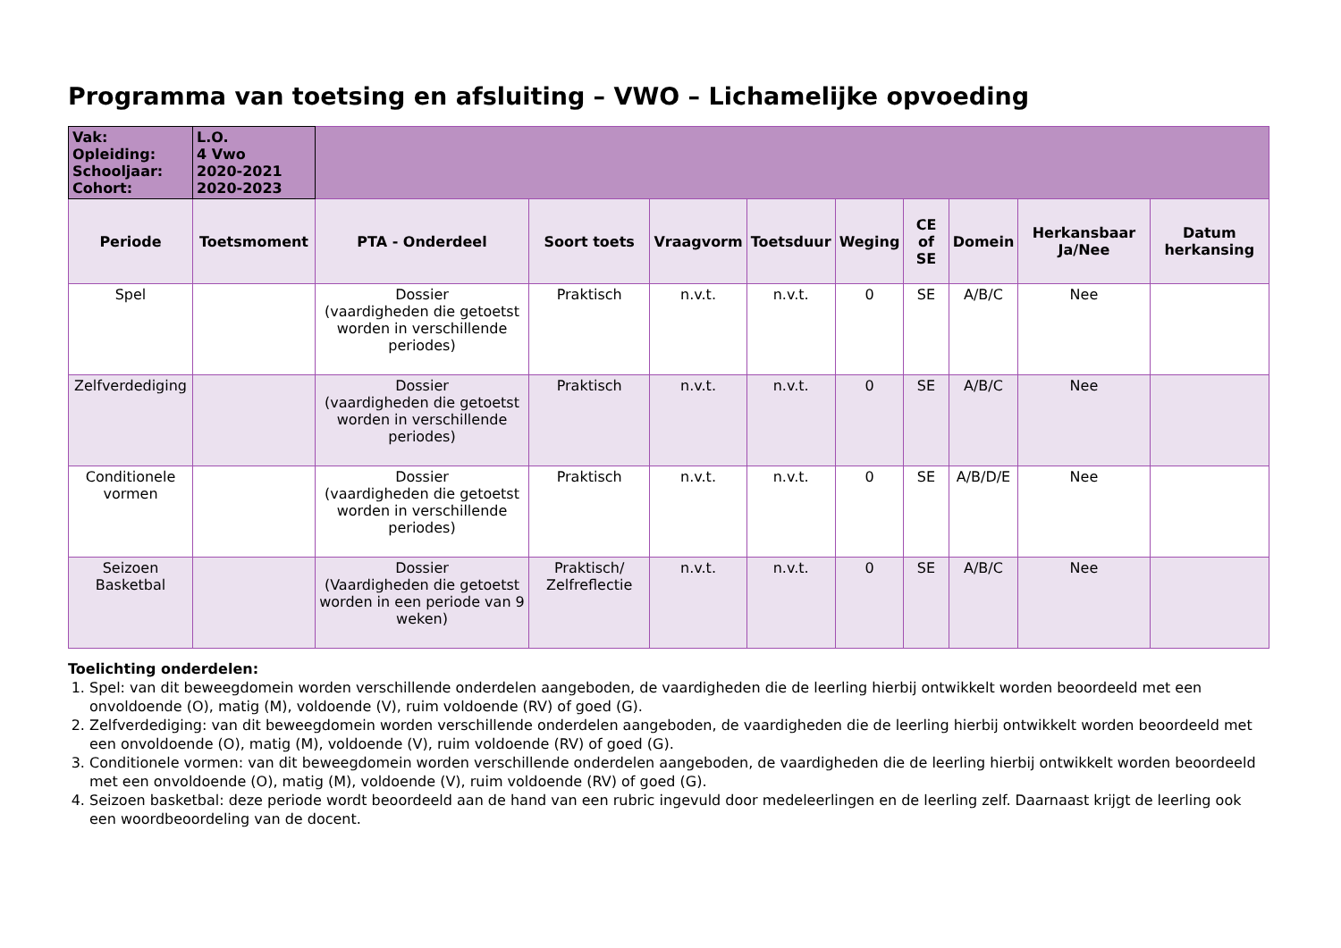Programma van toetsing en afsluiting – VWO – Lichamelijke opvoeding
| Vak: Opleiding: Schooljaar: Cohort: | L.O. 4 Vwo 2020-2021 2020-2023 | | | | | | | | | |
| Periode | Toetsmoment | PTA - Onderdeel | Soort toets | Vraagvorm | Toetsduur | Weging | CE of SE | Domein | Herkansbaar Ja/Nee | Datum herkansing |
| Spel | | Dossier (vaardigheden die getoetst worden in verschillende periodes) | Praktisch | n.v.t. | n.v.t. | 0 | SE | A/B/C | Nee | |
| Zelfverdediging | | Dossier (vaardigheden die getoetst worden in verschillende periodes) | Praktisch | n.v.t. | n.v.t. | 0 | SE | A/B/C | Nee | |
| Conditionele vormen | | Dossier (vaardigheden die getoetst worden in verschillende periodes) | Praktisch | n.v.t. | n.v.t. | 0 | SE | A/B/D/E | Nee | |
| Seizoen Basketbal | | Dossier (Vaardigheden die getoetst worden in een periode van 9 weken) | Praktisch/ Zelfreflectie | n.v.t. | n.v.t. | 0 | SE | A/B/C | Nee | |
Toelichting onderdelen:
1. Spel: van dit beweegdomein worden verschillende onderdelen aangeboden, de vaardigheden die de leerling hierbij ontwikkelt worden beoordeeld met een onvoldoende (O), matig (M), voldoende (V), ruim voldoende (RV) of goed (G).
2. Zelfverdediging: van dit beweegdomein worden verschillende onderdelen aangeboden, de vaardigheden die de leerling hierbij ontwikkelt worden beoordeeld met een onvoldoende (O), matig (M), voldoende (V), ruim voldoende (RV) of goed (G).
3. Conditionele vormen: van dit beweegdomein worden verschillende onderdelen aangeboden, de vaardigheden die de leerling hierbij ontwikkelt worden beoordeeld met een onvoldoende (O), matig (M), voldoende (V), ruim voldoende (RV) of goed (G).
4. Seizoen basketbal: deze periode wordt beoordeeld aan de hand van een rubric ingevuld door medeleerlingen en de leerling zelf. Daarnaast krijgt de leerling ook een woordbeoordeling van de docent.